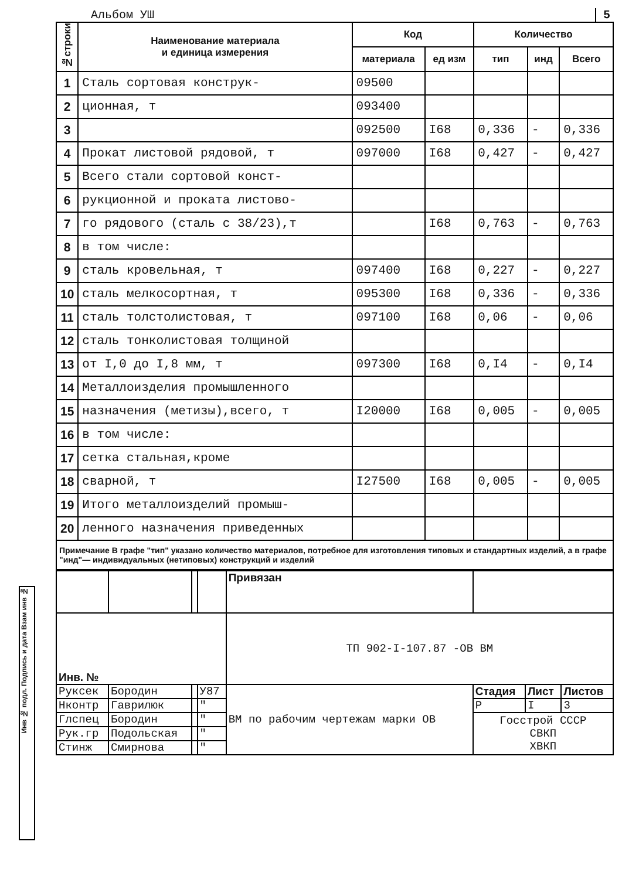Альбом УШ 5
| №строки | Наименование материала и единица измерения | Код | | Количество | | |
| --- | --- | --- | --- | --- | --- | --- |
| | | материала | ед изм | тип | инд | Всего |
| 1 | Сталь сортовая конструк- | 09500 | | | | |
| 2 | ционная, т | 093400 | | | | |
| 3 | | 092500 | I68 | 0,336 | - | 0,336 |
| 4 | Прокат листовой рядовой, т | 097000 | I68 | 0,427 | - | 0,427 |
| 5 | Всего стали сортовой конст- | | | | | |
| 6 | рукционной и проката листово- | | | | | |
| 7 | го рядового (сталь с 38/23),т | | I68 | 0,763 | - | 0,763 |
| 8 | в том числе: | | | | | |
| 9 | сталь кровельная, т | 097400 | I68 | 0,227 | - | 0,227 |
| 10 | сталь мелкосортная, т | 095300 | I68 | 0,336 | - | 0,336 |
| 11 | сталь толстолистовая, т | 097100 | I68 | 0,06 | - | 0,06 |
| 12 | сталь тонколистовая толщиной | | | | | |
| 13 | от I,0 до I,8 мм, т | 097300 | I68 | 0,I4 | - | 0,I4 |
| 14 | Металлоизделия промышленного | | | | | |
| 15 | назначения (метизы),всего, т | I20000 | I68 | 0,005 | - | 0,005 |
| 16 | в том числе: | | | | | |
| 17 | сетка стальная,кроме | | | | | |
| 18 | сварной, т | I27500 | I68 | 0,005 | - | 0,005 |
| 19 | Итого металлоизделий промыш- | | | | | |
| 20 | ленного назначения приведенных | | | | | |
Примечание В графе "тип" указано количество материалов, потребное для изготовления типовых и стандартных изделий, а в графе "инд"— индивидуальных (нетиповых) конструкций и изделий
| | | | | Привязан | | | |
| Инв. № | | | | ТП 902-I-107.87 -ОВ ВМ | | | |
| Руксек | Бородин | | У87 | ВМ по рабочим чертежам марки ОВ | Стадия | Лист | Листов |
| Нконтр | Гаврилюк | | " | | Р | I | 3 |
| Глспец | Бородин | | " | | Госстрой СССР СВКП ХВКП | | |
| Рук.гр | Подольская | | " | | | | |
| Стинж | Смирнова | | " | | | | |
Инв № подл. Подпись и дата Взам инв №